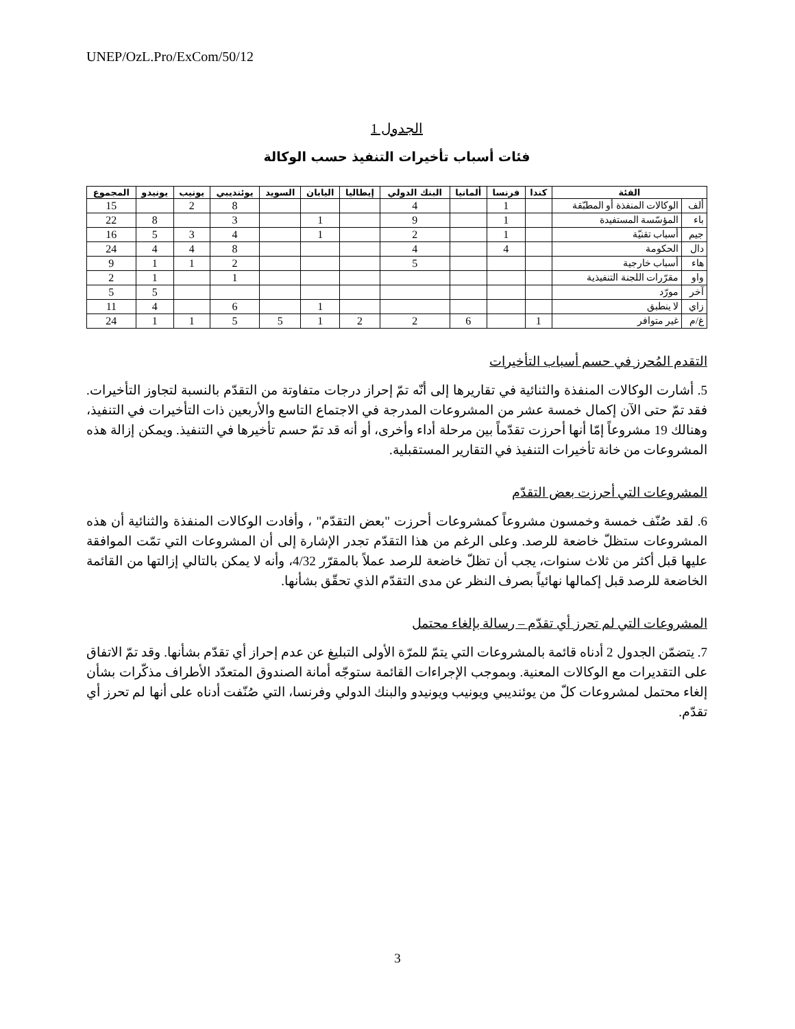UNEP/OzL.Pro/ExCom/50/12
الجدول 1
فئات أسباب تأخيرات التنفيذ حسب الوكالة
| الفئة | | كندا | فرنسا | ألمانيا | البنك الدولي | إيطاليا | اليابان | السويد | يوئنديبي | يونيب | يونيدو | المجموع |
| --- | --- | --- | --- | --- | --- | --- | --- | --- | --- | --- | --- | --- |
| ألف | الوكالات المنفذة أو المطبّقة | | 1 | | 4 | | | | 8 | 2 | | 15 |
| باء | المؤسّسة المستفيدة | | 1 | | 9 | | 1 | | 3 | | 8 | 22 |
| جيم | أسباب تقنيّة | | 1 | | 2 | | 1 | | 4 | 3 | 5 | 16 |
| دال | الحكومة | | 4 | | 4 | | | | 8 | 4 | 4 | 24 |
| هاء | أسباب خارجية | | | | 5 | | | | 2 | 1 | 1 | 9 |
| واو | مقرّرات اللجنة التنفيذية | | | | | | | | 1 | | 1 | 2 |
| آخر | مورّد | | | | | | | | | | 5 | 5 |
| زاي | لا ينطبق | | | | | | 1 | | 6 | | 4 | 11 |
| غ/م | غير متوافر | 1 | | 6 | 2 | 2 | 1 | 5 | 5 | 1 | 1 | 24 |
التقدم المُحرز في حسم أسباب التأخيرات
5. أشارت الوكالات المنفذة والثنائية في تقاريرها إلى أنّه تمّ إحراز درجات متفاوتة من التقدّم بالنسبة لتجاوز التأخيرات. فقد تمّ حتى الآن إكمال خمسة عشر من المشروعات المدرجة في الاجتماع التاسع والأربعين ذات التأخيرات في التنفيذ، وهنالك 19 مشروعاً إمّا أنها أحرزت تقدّماً بين مرحلة أداء وأخرى، أو أنه قد تمّ حسم تأخيرها في التنفيذ. ويمكن إزالة هذه المشروعات من خانة تأخيرات التنفيذ في التقارير المستقبلية.
المشروعات التي أحرزت بعض التقدّم
6. لقد صُنّف خمسة وخمسون مشروعاً كمشروعات أحرزت "بعض التقدّم" ، وأفادت الوكالات المنفذة والثنائية أن هذه المشروعات ستظلّ خاضعة للرصد. وعلى الرغم من هذا التقدّم تجدر الإشارة إلى أن المشروعات التي تمّت الموافقة عليها قبل أكثر من ثلاث سنوات، يجب أن تظلّ خاضعة للرصد عملاً بالمقرّر 4/32، وأنه لا يمكن بالتالي إزالتها من القائمة الخاضعة للرصد قبل إكمالها نهائياً بصرف النظر عن مدى التقدّم الذي تحقّق بشأنها.
المشروعات التي لم تحرز أي تقدّم – رسالة بإلغاء محتمل
7. يتضمّن الجدول 2 أدناه قائمة بالمشروعات التي يتمّ للمرّة الأولى التبليغ عن عدم إحراز أي تقدّم بشأنها. وقد تمّ الاتفاق على التقديرات مع الوكالات المعنية. وبموجب الإجراءات القائمة ستوجّه أمانة الصندوق المتعدّد الأطراف مذكّرات بشأن إلغاء محتمل لمشروعات كلّ من يوئنديبي ويونيب ويونيدو والبنك الدولي وفرنسا، التي صُنّفت أدناه على أنها لم تحرز أي تقدّم.
3